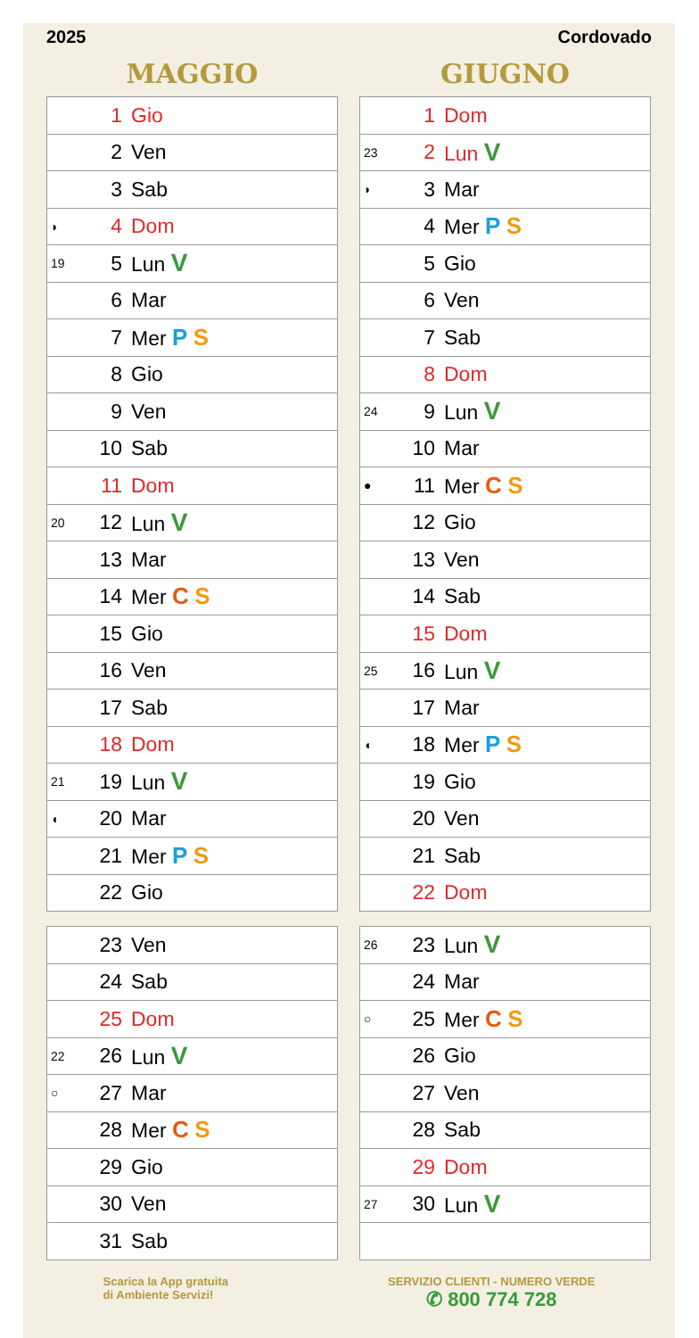2025 Cordovado
MAGGIO
| | 1 | Gio |
| | 2 | Ven |
| | 3 | Sab |
| ◗ | 4 | Dom |
| 19 | 5 | Lun V |
| | 6 | Mar |
| | 7 | Mer P S |
| | 8 | Gio |
| | 9 | Ven |
| | 10 | Sab |
| | 11 | Dom |
| 20 | 12 | Lun V |
| | 13 | Mar |
| | 14 | Mer C S |
| | 15 | Gio |
| | 16 | Ven |
| | 17 | Sab |
| | 18 | Dom |
| 21 | 19 | Lun V |
| ◖ | 20 | Mar |
| | 21 | Mer P S |
| | 22 | Gio |
| | 23 | Ven |
| | 24 | Sab |
| | 25 | Dom |
| 22 | 26 | Lun V |
| ○ | 27 | Mar |
| | 28 | Mer C S |
| | 29 | Gio |
| | 30 | Ven |
| | 31 | Sab |
GIUGNO
| | 1 | Dom |
| 23 | 2 | Lun V |
| ◗ | 3 | Mar |
| | 4 | Mer P S |
| | 5 | Gio |
| | 6 | Ven |
| | 7 | Sab |
| | 8 | Dom |
| 24 | 9 | Lun V |
| | 10 | Mar |
| ● | 11 | Mer C S |
| | 12 | Gio |
| | 13 | Ven |
| | 14 | Sab |
| | 15 | Dom |
| 25 | 16 | Lun V |
| | 17 | Mar |
| ◖ | 18 | Mer P S |
| | 19 | Gio |
| | 20 | Ven |
| | 21 | Sab |
| | 22 | Dom |
| 26 | 23 | Lun V |
| | 24 | Mar |
| ○ | 25 | Mer C S |
| | 26 | Gio |
| | 27 | Ven |
| | 28 | Sab |
| | 29 | Dom |
| 27 | 30 | Lun V |
Scarica la App gratuita
di Ambiente Servizi!
SERVIZIO CLIENTI - NUMERO VERDE
✆ 800 774 728